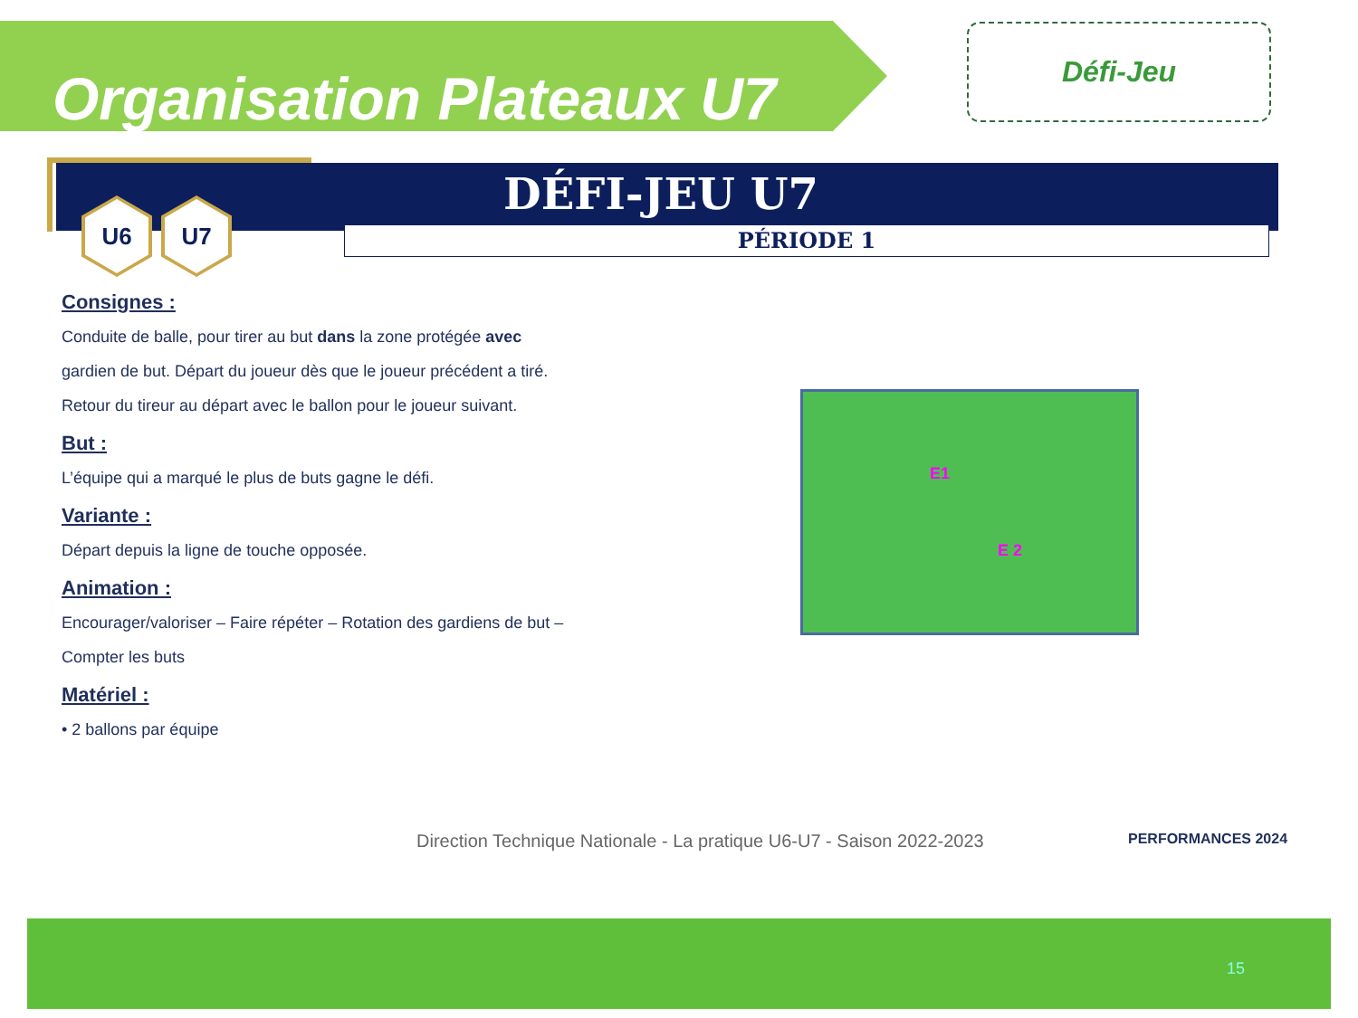Organisation Plateaux U7 Défi-Jeu
DÉFI-JEU U7
PÉRIODE 1
U6 U7
Consignes :
Conduite de balle, pour tirer au but dans la zone protégée avec gardien de but. Départ du joueur dès que le joueur précédent a tiré. Retour du tireur au départ avec le ballon pour le joueur suivant.
But :
L’équipe qui a marqué le plus de buts gagne le défi.
Variante :
Départ depuis la ligne de touche opposée.
Animation :
Encourager/valoriser – Faire répéter – Rotation des gardiens de but – Compter les buts
Matériel :
• 2 ballons par équipe
E1
E 2
Direction Technique Nationale - La pratique U6-U7 - Saison 2022-2023
PERFORMANCES 2024
15